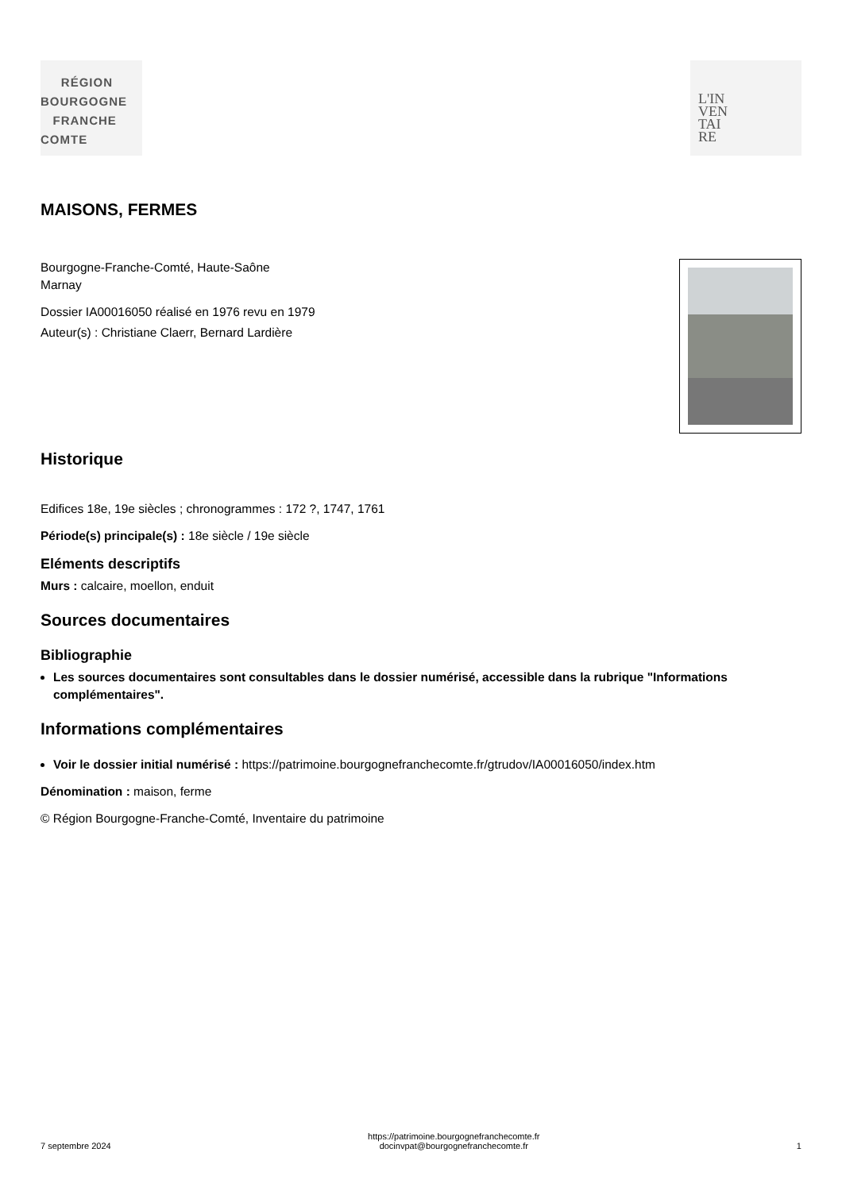RÉGION
BOURGOGNE
FRANCHE
COMTE
L'IN
VEN
TAI
RE
MAISONS, FERMES
Bourgogne-Franche-Comté, Haute-Saône
Marnay
Dossier IA00016050 réalisé en 1976 revu en 1979
Auteur(s) : Christiane Claerr, Bernard Lardière
Historique
Edifices 18e, 19e siècles ; chronogrammes : 172 ?, 1747, 1761
Période(s) principale(s) : 18e siècle / 19e siècle
Eléments descriptifs
Murs : calcaire, moellon, enduit
Sources documentaires
Bibliographie
Les sources documentaires sont consultables dans le dossier numérisé, accessible dans la rubrique "Informations complémentaires".
Informations complémentaires
Voir le dossier initial numérisé : https://patrimoine.bourgognefranchecomte.fr/gtrudov/IA00016050/index.htm
Dénomination : maison, ferme
© Région Bourgogne-Franche-Comté, Inventaire du patrimoine
7 septembre 2024
https://patrimoine.bourgognefranchecomte.fr
docinvpat@bourgognefranchecomte.fr
1